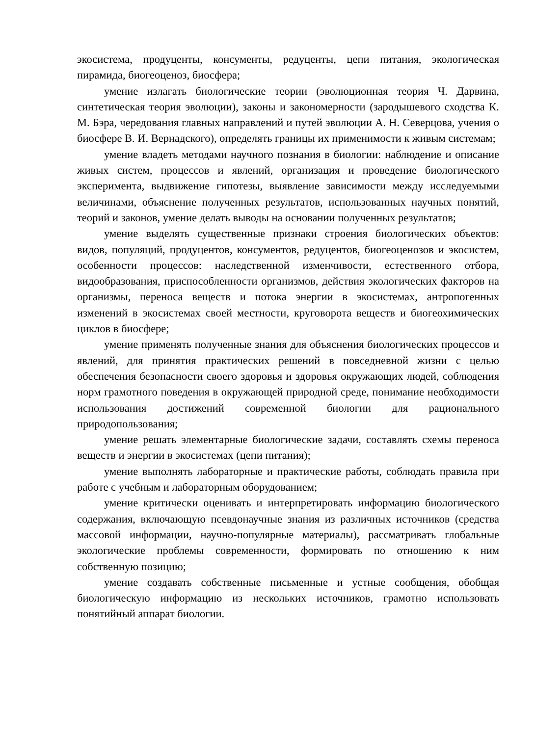экосистема, продуценты, консументы, редуценты, цепи питания, экологическая пирамида, биогеоценоз, биосфера;
умение излагать биологические теории (эволюционная теория Ч. Дарвина, синтетическая теория эволюции), законы и закономерности (зародышевого сходства К. М. Бэра, чередования главных направлений и путей эволюции А. Н. Северцова, учения о биосфере В. И. Вернадского), определять границы их применимости к живым системам;
умение владеть методами научного познания в биологии: наблюдение и описание живых систем, процессов и явлений, организация и проведение биологического эксперимента, выдвижение гипотезы, выявление зависимости между исследуемыми величинами, объяснение полученных результатов, использованных научных понятий, теорий и законов, умение делать выводы на основании полученных результатов;
умение выделять существенные признаки строения биологических объектов: видов, популяций, продуцентов, консументов, редуцентов, биогеоценозов и экосистем, особенности процессов: наследственной изменчивости, естественного отбора, видообразования, приспособленности организмов, действия экологических факторов на организмы, переноса веществ и потока энергии в экосистемах, антропогенных изменений в экосистемах своей местности, круговорота веществ и биогеохимических циклов в биосфере;
умение применять полученные знания для объяснения биологических процессов и явлений, для принятия практических решений в повседневной жизни с целью обеспечения безопасности своего здоровья и здоровья окружающих людей, соблюдения норм грамотного поведения в окружающей природной среде, понимание необходимости использования достижений современной биологии для рационального природопользования;
умение решать элементарные биологические задачи, составлять схемы переноса веществ и энергии в экосистемах (цепи питания);
умение выполнять лабораторные и практические работы, соблюдать правила при работе с учебным и лабораторным оборудованием;
умение критически оценивать и интерпретировать информацию биологического содержания, включающую псевдонаучные знания из различных источников (средства массовой информации, научно-популярные материалы), рассматривать глобальные экологические проблемы современности, формировать по отношению к ним собственную позицию;
умение создавать собственные письменные и устные сообщения, обобщая биологическую информацию из нескольких источников, грамотно использовать понятийный аппарат биологии.